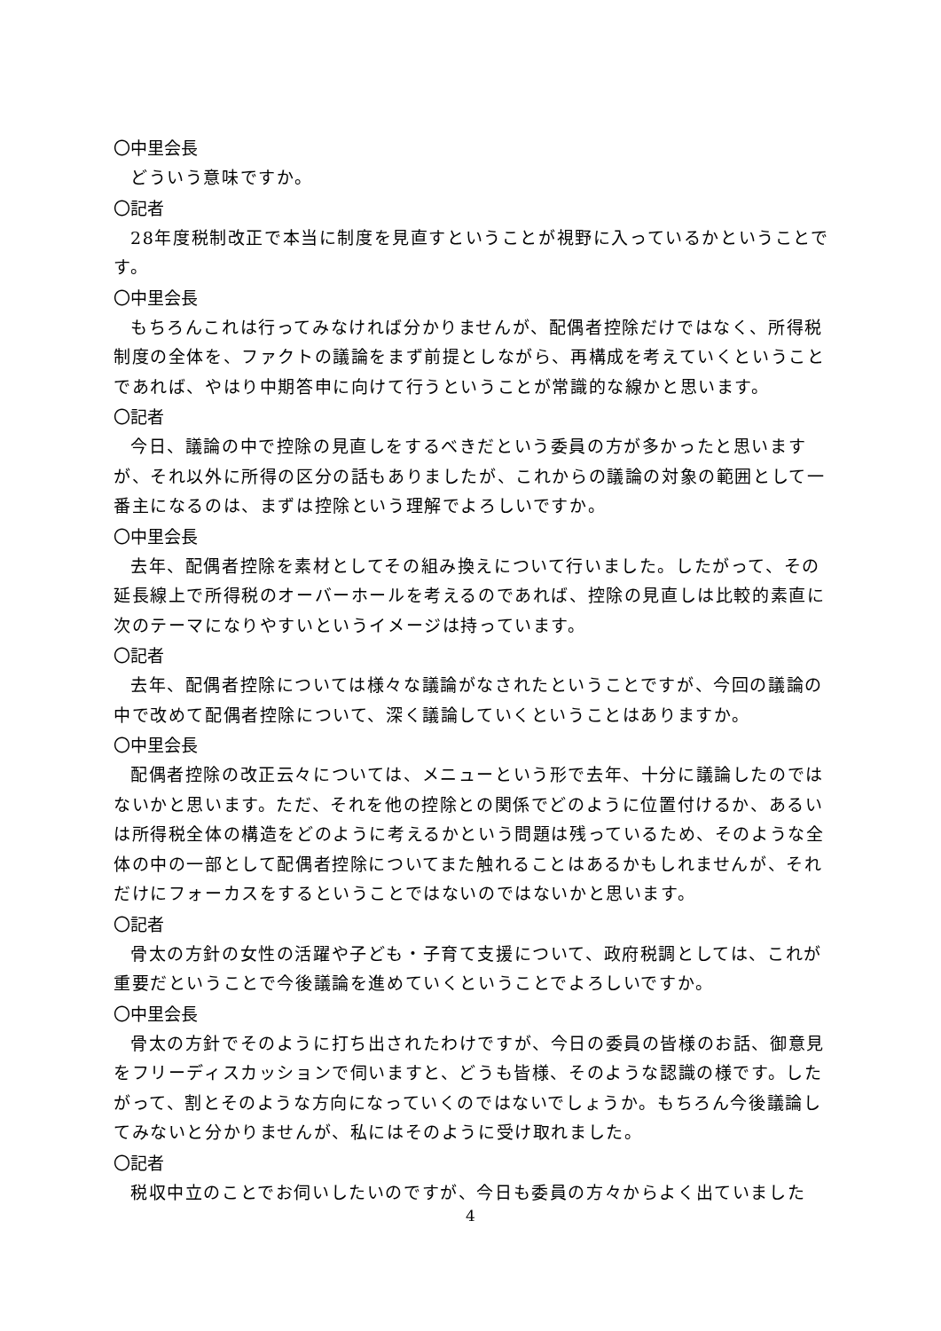〇中里会長
どういう意味ですか。
〇記者
28年度税制改正で本当に制度を見直すということが視野に入っているかということです。
〇中里会長
もちろんこれは行ってみなければ分かりませんが、配偶者控除だけではなく、所得税制度の全体を、ファクトの議論をまず前提としながら、再構成を考えていくということであれば、やはり中期答申に向けて行うということが常識的な線かと思います。
〇記者
今日、議論の中で控除の見直しをするべきだという委員の方が多かったと思いますが、それ以外に所得の区分の話もありましたが、これからの議論の対象の範囲として一番主になるのは、まずは控除という理解でよろしいですか。
〇中里会長
去年、配偶者控除を素材としてその組み換えについて行いました。したがって、その延長線上で所得税のオーバーホールを考えるのであれば、控除の見直しは比較的素直に次のテーマになりやすいというイメージは持っています。
〇記者
去年、配偶者控除については様々な議論がなされたということですが、今回の議論の中で改めて配偶者控除について、深く議論していくということはありますか。
〇中里会長
配偶者控除の改正云々については、メニューという形で去年、十分に議論したのではないかと思います。ただ、それを他の控除との関係でどのように位置付けるか、あるいは所得税全体の構造をどのように考えるかという問題は残っているため、そのような全体の中の一部として配偶者控除についてまた触れることはあるかもしれませんが、それだけにフォーカスをするということではないのではないかと思います。
〇記者
骨太の方針の女性の活躍や子ども・子育て支援について、政府税調としては、これが重要だということで今後議論を進めていくということでよろしいですか。
〇中里会長
骨太の方針でそのように打ち出されたわけですが、今日の委員の皆様のお話、御意見をフリーディスカッションで伺いますと、どうも皆様、そのような認識の様です。したがって、割とそのような方向になっていくのではないでしょうか。もちろん今後議論してみないと分かりませんが、私にはそのように受け取れました。
〇記者
税収中立のことでお伺いしたいのですが、今日も委員の方々からよく出ていました
4